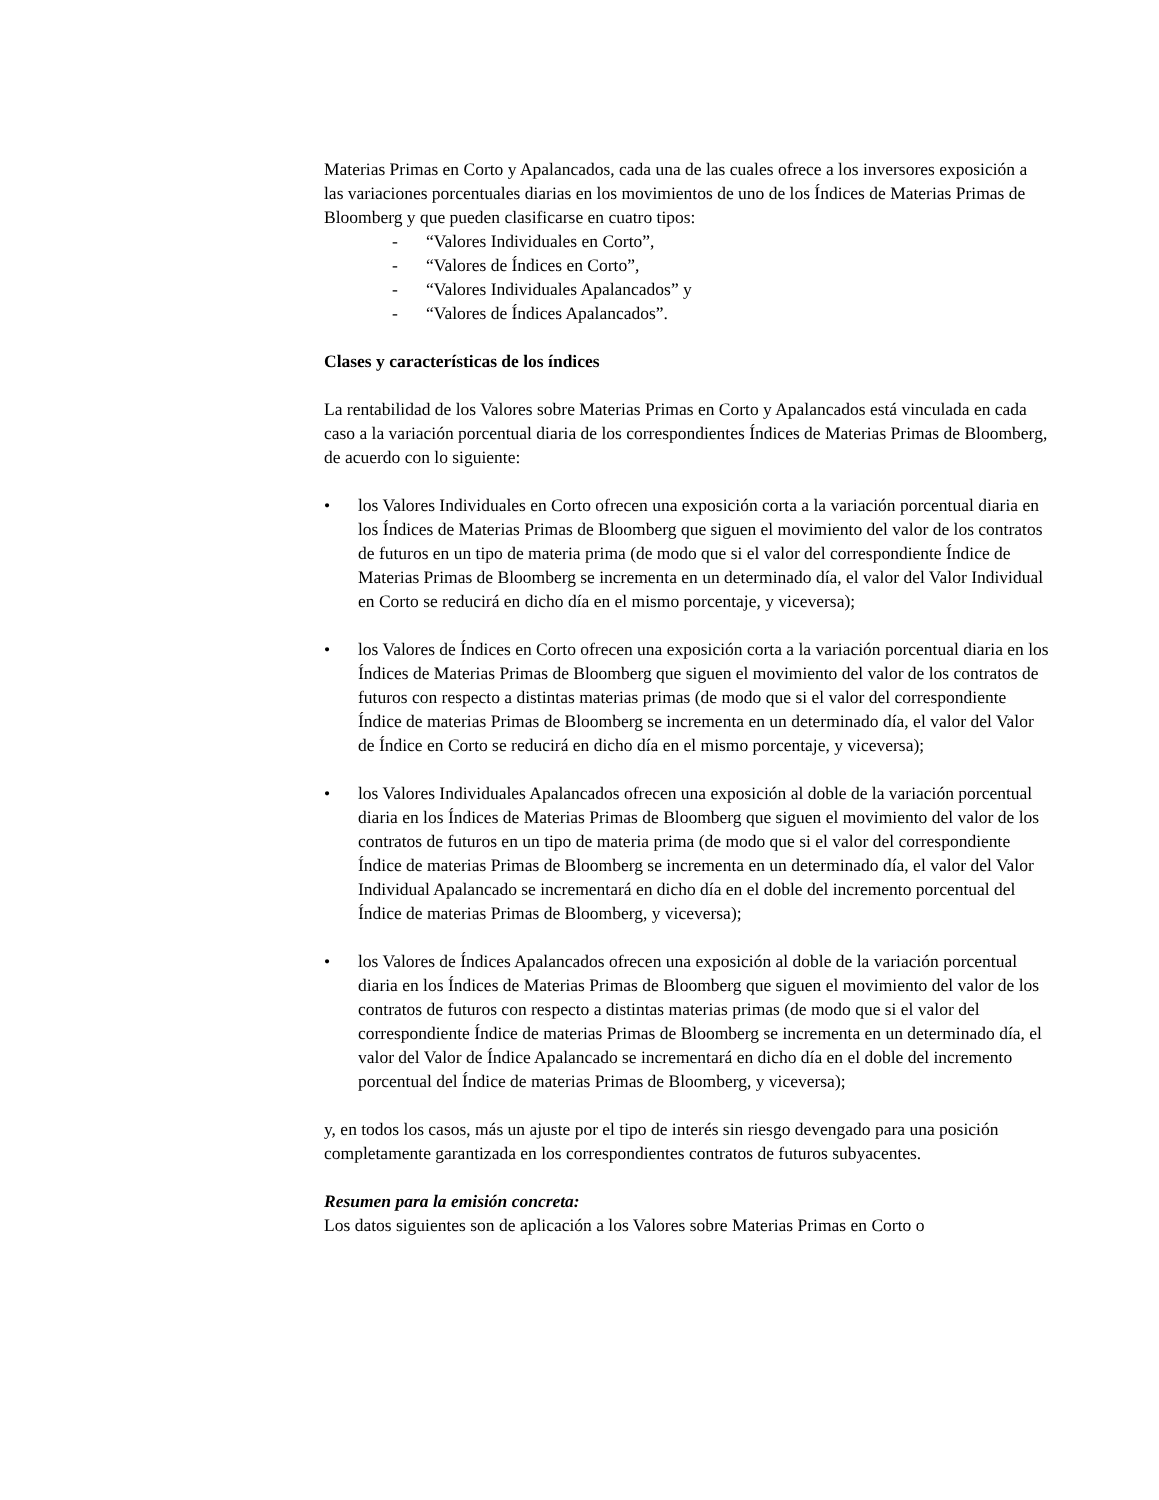Materias Primas en Corto y Apalancados, cada una de las cuales ofrece a los inversores exposición a las variaciones porcentuales diarias en los movimientos de uno de los Índices de Materias Primas de Bloomberg y que pueden clasificarse en cuatro tipos:
- “Valores Individuales en Corto”,
- “Valores de Índices en Corto”,
- “Valores Individuales Apalancados” y
- “Valores de Índices Apalancados”.
Clases y características de los índices
La rentabilidad de los Valores sobre Materias Primas en Corto y Apalancados está vinculada en cada caso a la variación porcentual diaria de los correspondientes Índices de Materias Primas de Bloomberg, de acuerdo con lo siguiente:
• los Valores Individuales en Corto ofrecen una exposición corta a la variación porcentual diaria en los Índices de Materias Primas de Bloomberg que siguen el movimiento del valor de los contratos de futuros en un tipo de materia prima (de modo que si el valor del correspondiente Índice de Materias Primas de Bloomberg se incrementa en un determinado día, el valor del Valor Individual en Corto se reducirá en dicho día en el mismo porcentaje, y viceversa);
• los Valores de Índices en Corto ofrecen una exposición corta a la variación porcentual diaria en los Índices de Materias Primas de Bloomberg que siguen el movimiento del valor de los contratos de futuros con respecto a distintas materias primas (de modo que si el valor del correspondiente Índice de materias Primas de Bloomberg se incrementa en un determinado día, el valor del Valor de Índice en Corto se reducirá en dicho día en el mismo porcentaje, y viceversa);
• los Valores Individuales Apalancados ofrecen una exposición al doble de la variación porcentual diaria en los Índices de Materias Primas de Bloomberg que siguen el movimiento del valor de los contratos de futuros en un tipo de materia prima (de modo que si el valor del correspondiente Índice de materias Primas de Bloomberg se incrementa en un determinado día, el valor del Valor Individual Apalancado se incrementará en dicho día en el doble del incremento porcentual del Índice de materias Primas de Bloomberg, y viceversa);
• los Valores de Índices Apalancados ofrecen una exposición al doble de la variación porcentual diaria en los Índices de Materias Primas de Bloomberg que siguen el movimiento del valor de los contratos de futuros con respecto a distintas materias primas (de modo que si el valor del correspondiente Índice de materias Primas de Bloomberg se incrementa en un determinado día, el valor del Valor de Índice Apalancado se incrementará en dicho día en el doble del incremento porcentual del Índice de materias Primas de Bloomberg, y viceversa);
y, en todos los casos, más un ajuste por el tipo de interés sin riesgo devengado para una posición completamente garantizada en los correspondientes contratos de futuros subyacentes.
Resumen para la emisión concreta:
Los datos siguientes son de aplicación a los Valores sobre Materias Primas en Corto o